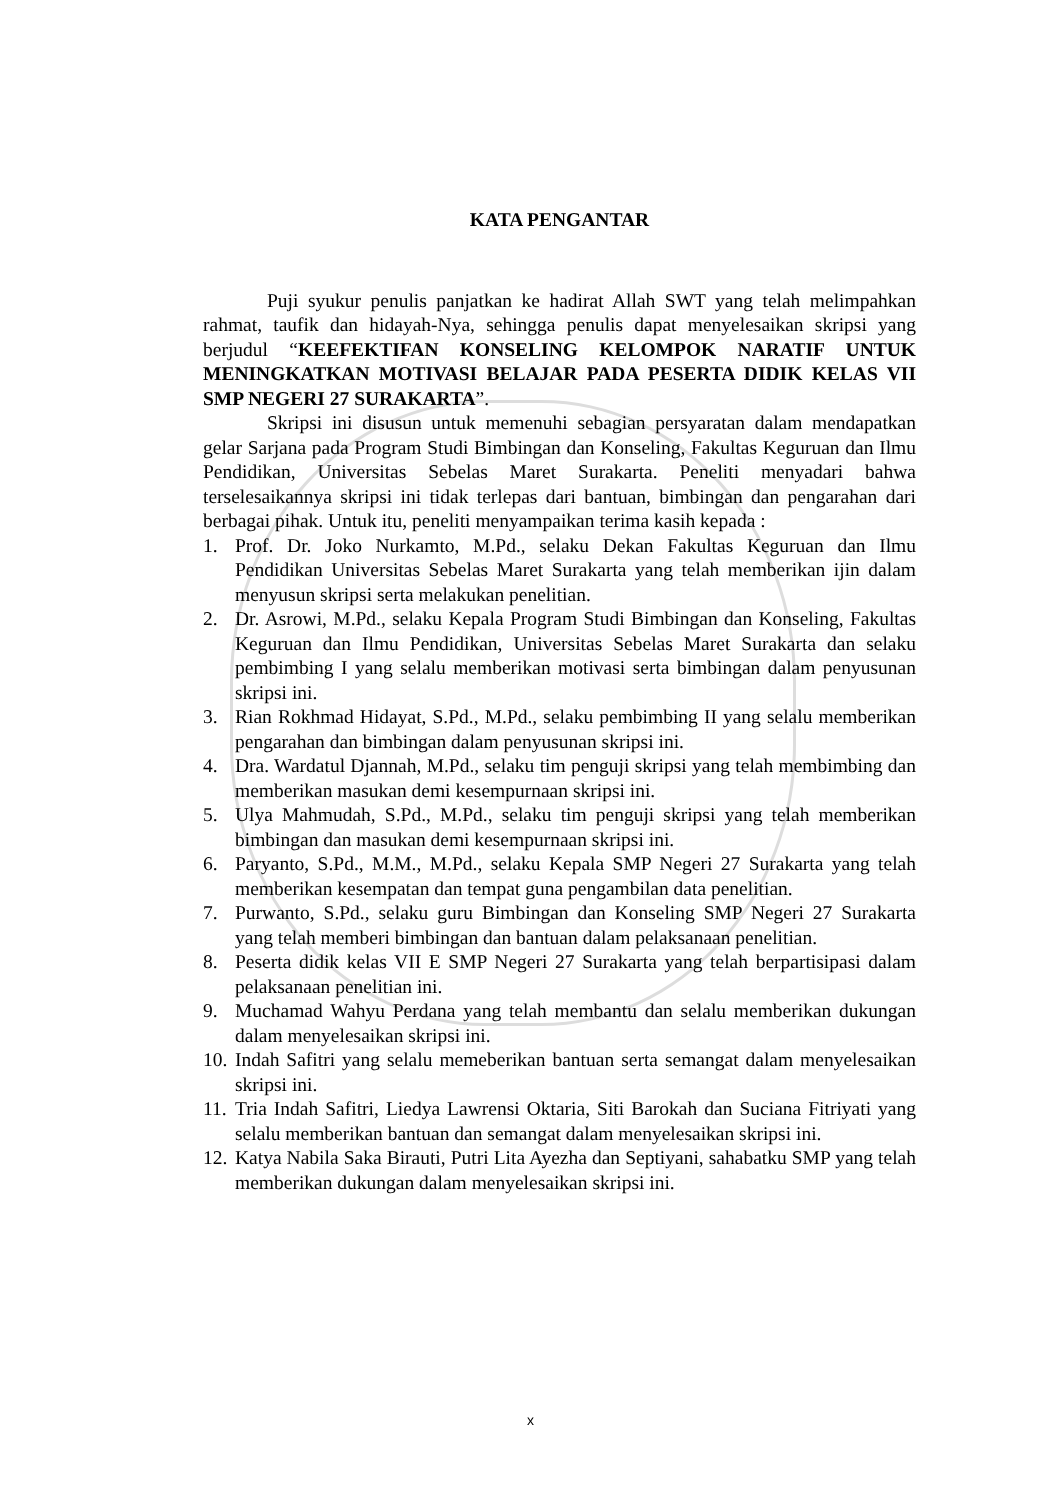KATA PENGANTAR
Puji syukur penulis panjatkan ke hadirat Allah SWT yang telah melimpahkan rahmat, taufik dan hidayah-Nya, sehingga penulis dapat menyelesaikan skripsi yang berjudul “KEEFEKTIFAN KONSELING KELOMPOK NARATIF UNTUK MENINGKATKAN MOTIVASI BELAJAR PADA PESERTA DIDIK KELAS VII SMP NEGERI 27 SURAKARTA”.
Skripsi ini disusun untuk memenuhi sebagian persyaratan dalam mendapatkan gelar Sarjana pada Program Studi Bimbingan dan Konseling, Fakultas Keguruan dan Ilmu Pendidikan, Universitas Sebelas Maret Surakarta. Peneliti menyadari bahwa terselesaikannya skripsi ini tidak terlepas dari bantuan, bimbingan dan pengarahan dari berbagai pihak. Untuk itu, peneliti menyampaikan terima kasih kepada :
1. Prof. Dr. Joko Nurkamto, M.Pd., selaku Dekan Fakultas Keguruan dan Ilmu Pendidikan Universitas Sebelas Maret Surakarta yang telah memberikan ijin dalam menyusun skripsi serta melakukan penelitian.
2. Dr. Asrowi, M.Pd., selaku Kepala Program Studi Bimbingan dan Konseling, Fakultas Keguruan dan Ilmu Pendidikan, Universitas Sebelas Maret Surakarta dan selaku pembimbing I yang selalu memberikan motivasi serta bimbingan dalam penyusunan skripsi ini.
3. Rian Rokhmad Hidayat, S.Pd., M.Pd., selaku pembimbing II yang selalu memberikan pengarahan dan bimbingan dalam penyusunan skripsi ini.
4. Dra. Wardatul Djannah, M.Pd., selaku tim penguji skripsi yang telah membimbing dan memberikan masukan demi kesempurnaan skripsi ini.
5. Ulya Mahmudah, S.Pd., M.Pd., selaku tim penguji skripsi yang telah memberikan bimbingan dan masukan demi kesempurnaan skripsi ini.
6. Paryanto, S.Pd., M.M., M.Pd., selaku Kepala SMP Negeri 27 Surakarta yang telah memberikan kesempatan dan tempat guna pengambilan data penelitian.
7. Purwanto, S.Pd., selaku guru Bimbingan dan Konseling SMP Negeri 27 Surakarta yang telah memberi bimbingan dan bantuan dalam pelaksanaan penelitian.
8. Peserta didik kelas VII E SMP Negeri 27 Surakarta yang telah berpartisipasi dalam pelaksanaan penelitian ini.
9. Muchamad Wahyu Perdana yang telah membantu dan selalu memberikan dukungan dalam menyelesaikan skripsi ini.
10. Indah Safitri yang selalu memeberikan bantuan serta semangat dalam menyelesaikan skripsi ini.
11. Tria Indah Safitri, Liedya Lawrensi Oktaria, Siti Barokah dan Suciana Fitriyati yang selalu memberikan bantuan dan semangat dalam menyelesaikan skripsi ini.
12. Katya Nabila Saka Birauti, Putri Lita Ayezha dan Septiyani, sahabatku SMP yang telah memberikan dukungan dalam menyelesaikan skripsi ini.
x